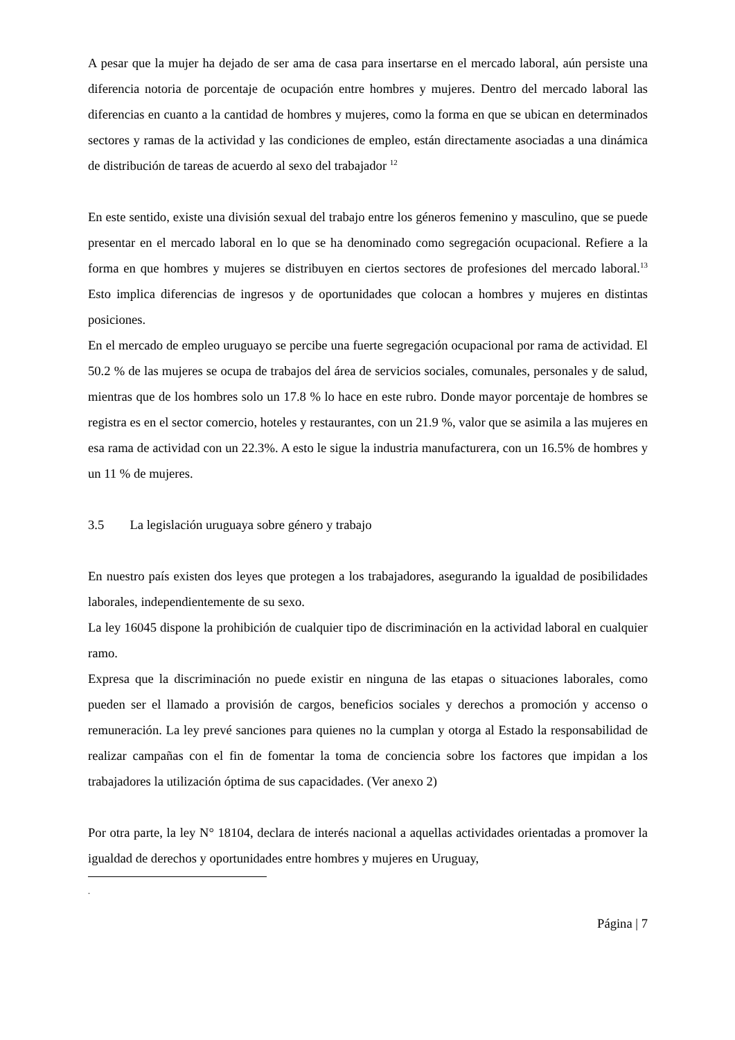A pesar que la mujer ha dejado de ser ama de casa para insertarse en el mercado laboral, aún persiste una diferencia notoria de porcentaje de ocupación entre hombres y mujeres. Dentro del mercado laboral las diferencias en cuanto a la cantidad de hombres y mujeres, como la forma en que se ubican en determinados sectores y ramas de la actividad y las condiciones de empleo, están directamente asociadas a una dinámica de distribución de tareas de acuerdo al sexo del trabajador <sup>12</sup>
En este sentido, existe una división sexual del trabajo entre los géneros femenino y masculino, que se puede presentar en el mercado laboral en lo que se ha denominado como segregación ocupacional. Refiere a la forma en que hombres y mujeres se distribuyen en ciertos sectores de profesiones del mercado laboral.<sup>13</sup> Esto implica diferencias de ingresos y de oportunidades que colocan a hombres y mujeres en distintas posiciones.
En el mercado de empleo uruguayo se percibe una fuerte segregación ocupacional por rama de actividad. El 50.2 % de las mujeres se ocupa de trabajos del área de servicios sociales, comunales, personales y de salud, mientras que de los hombres solo un 17.8 % lo hace en este rubro. Donde mayor porcentaje de hombres se registra es en el sector comercio, hoteles y restaurantes, con un 21.9 %, valor que se asimila a las mujeres en esa rama de actividad con un 22.3%. A esto le sigue la industria manufacturera, con un 16.5% de hombres y un 11 % de mujeres.
3.5 La legislación uruguaya sobre género y trabajo
En nuestro país existen dos leyes que protegen a los trabajadores, asegurando la igualdad de posibilidades laborales, independientemente de su sexo.
La ley 16045 dispone la prohibición de cualquier tipo de discriminación en la actividad laboral en cualquier ramo.
Expresa que la discriminación no puede existir en ninguna de las etapas o situaciones laborales, como pueden ser el llamado a provisión de cargos, beneficios sociales y derechos a promoción y accenso o remuneración. La ley prevé sanciones para quienes no la cumplan y otorga al Estado la responsabilidad de realizar campañas con el fin de fomentar la toma de conciencia sobre los factores que impidan a los trabajadores la utilización óptima de sus capacidades. (Ver anexo 2)
Por otra parte, la ley N° 18104, declara de interés nacional a aquellas actividades orientadas a promover la igualdad de derechos y oportunidades entre hombres y mujeres en Uruguay,
.
Página | 7